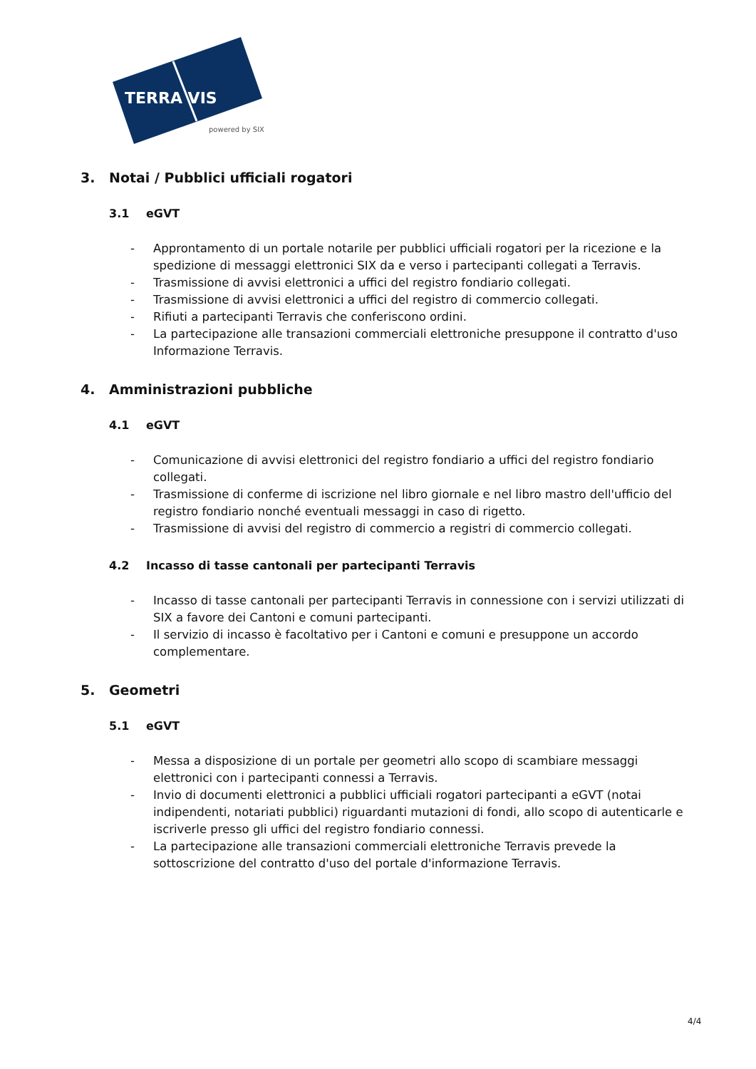TERRA VIS
powered by SIX
3. Notai / Pubblici ufficiali rogatori
3.1 eGVT
- Approntamento di un portale notarile per pubblici ufficiali rogatori per la ricezione e la spedizione di messaggi elettronici SIX da e verso i partecipanti collegati a Terravis.
- Trasmissione di avvisi elettronici a uffici del registro fondiario collegati.
- Trasmissione di avvisi elettronici a uffici del registro di commercio collegati.
- Rifiuti a partecipanti Terravis che conferiscono ordini.
- La partecipazione alle transazioni commerciali elettroniche presuppone il contratto d'uso Informazione Terravis.
4. Amministrazioni pubbliche
4.1 eGVT
- Comunicazione di avvisi elettronici del registro fondiario a uffici del registro fondiario collegati.
- Trasmissione di conferme di iscrizione nel libro giornale e nel libro mastro dell'ufficio del registro fondiario nonché eventuali messaggi in caso di rigetto.
- Trasmissione di avvisi del registro di commercio a registri di commercio collegati.
4.2 Incasso di tasse cantonali per partecipanti Terravis
- Incasso di tasse cantonali per partecipanti Terravis in connessione con i servizi utilizzati di SIX a favore dei Cantoni e comuni partecipanti.
- Il servizio di incasso è facoltativo per i Cantoni e comuni e presuppone un accordo complementare.
5. Geometri
5.1 eGVT
- Messa a disposizione di un portale per geometri allo scopo di scambiare messaggi elettronici con i partecipanti connessi a Terravis.
- Invio di documenti elettronici a pubblici ufficiali rogatori partecipanti a eGVT (notai indipendenti, notariati pubblici) riguardanti mutazioni di fondi, allo scopo di autenticarle e iscriverle presso gli uffici del registro fondiario connessi.
- La partecipazione alle transazioni commerciali elettroniche Terravis prevede la sottoscrizione del contratto d'uso del portale d'informazione Terravis.
4/4